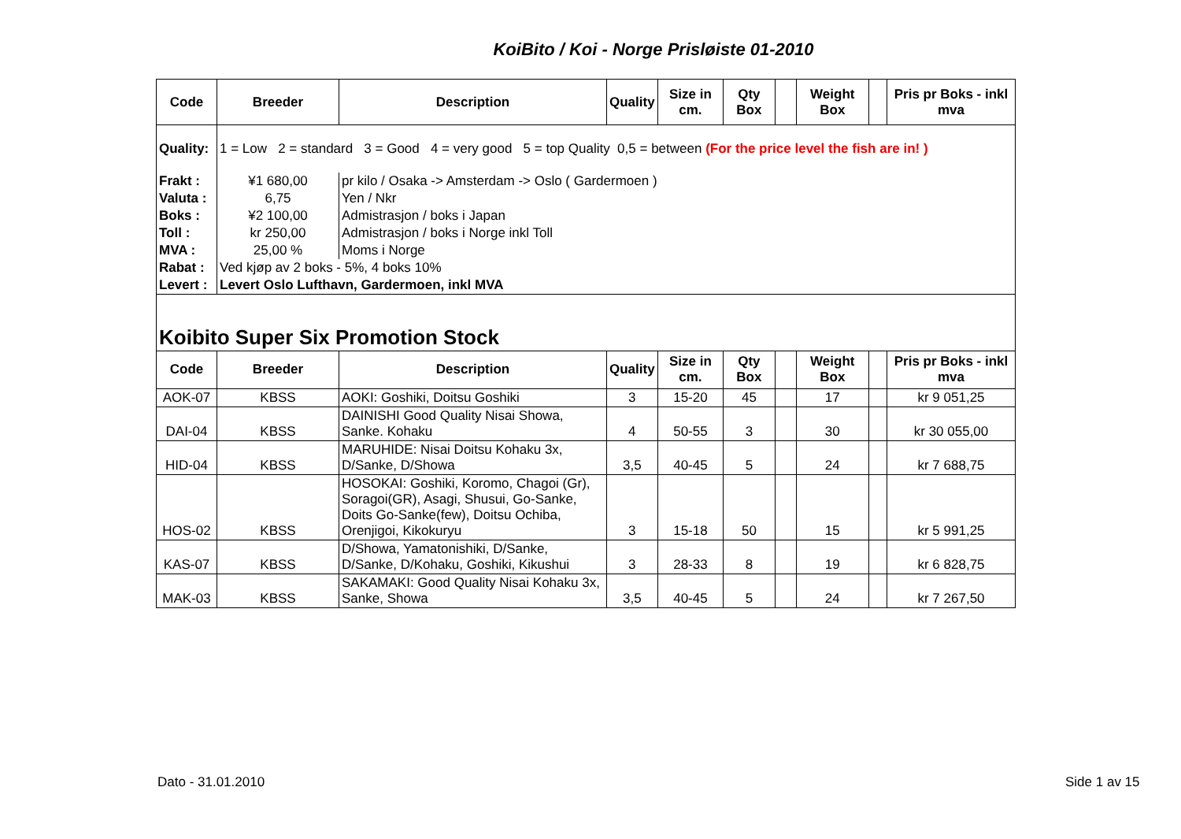KoiBito / Koi - Norge Prisløiste 01-2010
| Code | Breeder | Description | Quality | Size in cm. | Qty Box | | Weight Box | | Pris pr Boks - inkl mva |
| --- | --- | --- | --- | --- | --- | --- | --- | --- | --- |
| Quality: | 1 = Low 2 = standard 3 = Good 4 = very good 5 = top Quality 0,5 = between (For the price level the fish are in! ) | | | | | | | | |
| Frakt : | ¥1 680,00 | pr kilo / Osaka -> Amsterdam -> Oslo ( Gardermoen ) | | | | | | | |
| Valuta : | 6,75 | Yen / Nkr | | | | | | | |
| Boks : | ¥2 100,00 | Admistrasjon / boks i Japan | | | | | | | |
| Toll : | kr 250,00 | Admistrasjon / boks i Norge inkl Toll | | | | | | | |
| MVA : | 25,00 % | Moms i Norge | | | | | | | |
| Rabat : | Ved kjøp av 2 boks - 5%, 4 boks 10% | | | | | | | | |
| Levert : | Levert Oslo Lufthavn, Gardermoen, inkl MVA | | | | | | | | |
| Koibito Super Six Promotion Stock | | | | | | | | | |
| Code | Breeder | Description | Quality | Size in cm. | Qty Box | | Weight Box | | Pris pr Boks - inkl mva |
| AOK-07 | KBSS | AOKI: Goshiki, Doitsu Goshiki | 3 | 15-20 | 45 | | 17 | | kr 9 051,25 |
| DAI-04 | KBSS | DAINISHI Good Quality Nisai Showa, Sanke. Kohaku | 4 | 50-55 | 3 | | 30 | | kr 30 055,00 |
| HID-04 | KBSS | MARUHIDE: Nisai Doitsu Kohaku 3x, D/Sanke, D/Showa | 3,5 | 40-45 | 5 | | 24 | | kr 7 688,75 |
| HOS-02 | KBSS | HOSOKAI: Goshiki, Koromo, Chagoi (Gr), Soragoi(GR), Asagi, Shusui, Go-Sanke, Doits Go-Sanke(few), Doitsu Ochiba, Orenjigoi, Kikokuryu | 3 | 15-18 | 50 | | 15 | | kr 5 991,25 |
| KAS-07 | KBSS | D/Showa, Yamatonishiki, D/Sanke, D/Sanke, D/Kohaku, Goshiki, Kikushui | 3 | 28-33 | 8 | | 19 | | kr 6 828,75 |
| MAK-03 | KBSS | SAKAMAKI: Good Quality Nisai Kohaku 3x, Sanke, Showa | 3,5 | 40-45 | 5 | | 24 | | kr 7 267,50 |
Dato - 31.01.2010 Side 1 av 15